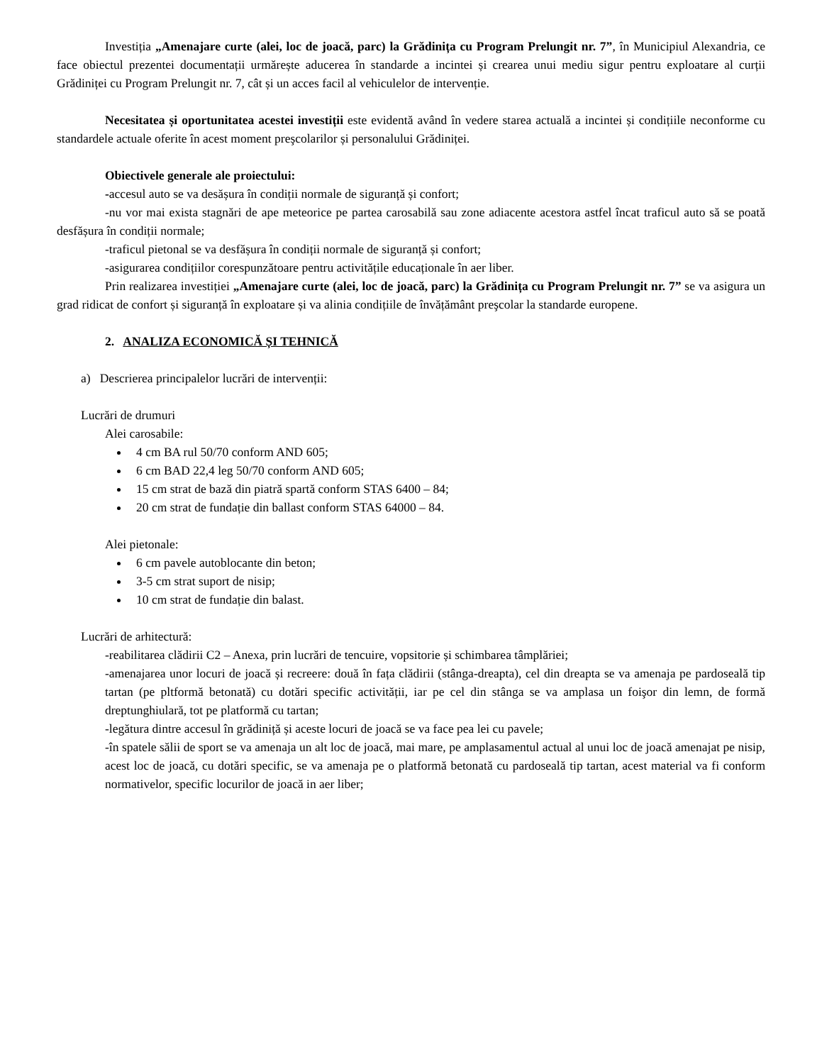Investiția „Amenajare curte (alei, loc de joacă, parc) la Grădinița cu Program Prelungit nr. 7”, în Municipiul Alexandria, ce face obiectul prezentei documentații urmărește aducerea în standarde a incintei și crearea unui mediu sigur pentru exploatare al curții Grădiniței cu Program Prelungit nr. 7, cât și un acces facil al vehiculelor de intervenție.
Necesitatea și oportunitatea acestei investiții este evidentă având în vedere starea actuală a incintei și condițiile neconforme cu standardele actuale oferite în acest moment preşcolarilor și personalului Grădiniței.
Obiectivele generale ale proiectului:
-accesul auto se va desășura în condiții normale de siguranță și confort;
-nu vor mai exista stagnări de ape meteorice pe partea carosabilă sau zone adiacente acestora astfel încat traficul auto să se poată desfășura în condiții normale;
-traficul pietonal se va desfășura în condiții normale de siguranță și confort;
-asigurarea condițiilor corespunzătoare pentru activitățile educaționale în aer liber.
Prin realizarea investiției „Amenajare curte (alei, loc de joacă, parc) la Grădinița cu Program Prelungit nr. 7” se va asigura un grad ridicat de confort și siguranță în exploatare și va alinia condițiile de învățământ preşcolar la standarde europene.
2. ANALIZA ECONOMICĂ ȘI TEHNICĂ
a) Descrierea principalelor lucrări de intervenții:
Lucrări de drumuri
Alei carosabile:
4 cm BA rul 50/70 conform AND 605;
6 cm BAD 22,4 leg 50/70 conform AND 605;
15 cm strat de bază din piatră spartă conform STAS 6400 – 84;
20 cm strat de fundație din ballast conform STAS 64000 – 84.
Alei pietonale:
6 cm pavele autoblocante din beton;
3-5 cm strat suport de nisip;
10 cm strat de fundație din balast.
Lucrări de arhitectură:
-reabilitarea clădirii C2 – Anexa, prin lucrări de tencuire, vopsitorie și schimbarea tâmplăriei;
-amenajarea unor locuri de joacă și recreere: două în fața clădirii (stânga-dreapta), cel din dreapta se va amenaja pe pardoseală tip tartan (pe pltformă betonată) cu dotări specific activității, iar pe cel din stânga se va amplasa un foişor din lemn, de formă dreptunghiulară, tot pe platformă cu tartan;
-legătura dintre accesul în grădiniță și aceste locuri de joacă se va face pea lei cu pavele;
-în spatele sălii de sport se va amenaja un alt loc de joacă, mai mare, pe amplasamentul actual al unui loc de joacă amenajat pe nisip, acest loc de joacă, cu dotări specific, se va amenaja pe o platformă betonată cu pardoseală tip tartan, acest material va fi conform normativelor, specific locurilor de joacă in aer liber;